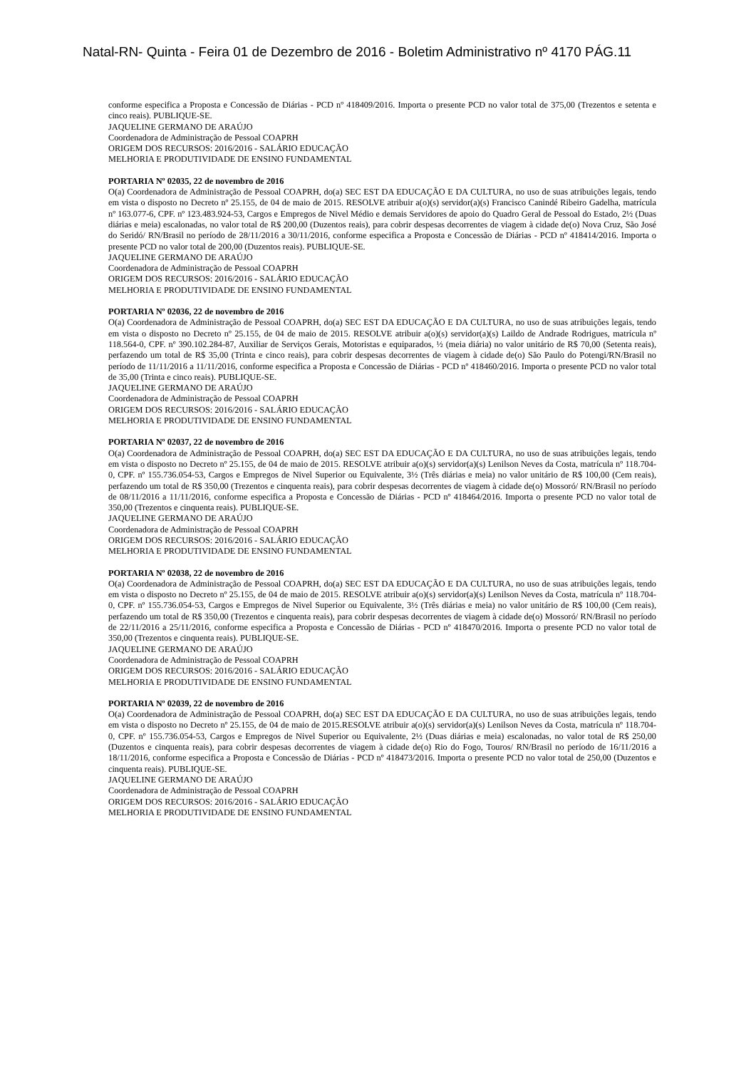Natal-RN- Quinta - Feira 01 de Dezembro de 2016 - Boletim Administrativo nº 4170 PÁG.11
conforme especifica a Proposta e Concessão de Diárias - PCD nº 418409/2016. Importa o presente PCD no valor total de 375,00 (Trezentos e setenta e cinco reais). PUBLIQUE-SE.
JAQUELINE GERMANO DE ARAÚJO
Coordenadora de Administração de Pessoal COAPRH
ORIGEM DOS RECURSOS: 2016/2016 - SALÁRIO EDUCAÇÃO
MELHORIA E PRODUTIVIDADE DE ENSINO FUNDAMENTAL
PORTARIA Nº 02035, 22 de novembro de 2016
O(a) Coordenadora de Administração de Pessoal COAPRH, do(a) SEC EST DA EDUCAÇÃO E DA CULTURA, no uso de suas atribuições legais, tendo em vista o disposto no Decreto nº 25.155, de 04 de maio de 2015. RESOLVE atribuir a(o)(s) servidor(a)(s) Francisco Canindé Ribeiro Gadelha, matrícula nº 163.077-6, CPF. nº 123.483.924-53, Cargos e Empregos de Nivel Médio e demais Servidores de apoio do Quadro Geral de Pessoal do Estado, 2½ (Duas diárias e meia) escalonadas, no valor total de R$ 200,00 (Duzentos reais), para cobrir despesas decorrentes de viagem à cidade de(o) Nova Cruz, São José do Seridó/ RN/Brasil no período de 28/11/2016 a 30/11/2016, conforme especifica a Proposta e Concessão de Diárias - PCD nº 418414/2016. Importa o presente PCD no valor total de 200,00 (Duzentos reais). PUBLIQUE-SE.
JAQUELINE GERMANO DE ARAÚJO
Coordenadora de Administração de Pessoal COAPRH
ORIGEM DOS RECURSOS: 2016/2016 - SALÁRIO EDUCAÇÃO
MELHORIA E PRODUTIVIDADE DE ENSINO FUNDAMENTAL
PORTARIA Nº 02036, 22 de novembro de 2016
O(a) Coordenadora de Administração de Pessoal COAPRH, do(a) SEC EST DA EDUCAÇÃO E DA CULTURA, no uso de suas atribuições legais, tendo em vista o disposto no Decreto nº 25.155, de 04 de maio de 2015. RESOLVE atribuir a(o)(s) servidor(a)(s) Laildo de Andrade Rodrigues, matrícula nº 118.564-0, CPF. nº 390.102.284-87, Auxiliar de Serviços Gerais, Motoristas e equiparados, ½ (meia diária) no valor unitário de R$ 70,00 (Setenta reais), perfazendo um total de R$ 35,00 (Trinta e cinco reais), para cobrir despesas decorrentes de viagem à cidade de(o) São Paulo do Potengi/RN/Brasil no período de 11/11/2016 a 11/11/2016, conforme especifica a Proposta e Concessão de Diárias - PCD nº 418460/2016. Importa o presente PCD no valor total de 35,00 (Trinta e cinco reais). PUBLIQUE-SE.
JAQUELINE GERMANO DE ARAÚJO
Coordenadora de Administração de Pessoal COAPRH
ORIGEM DOS RECURSOS: 2016/2016 - SALÁRIO EDUCAÇÃO
MELHORIA E PRODUTIVIDADE DE ENSINO FUNDAMENTAL
PORTARIA Nº 02037, 22 de novembro de 2016
O(a) Coordenadora de Administração de Pessoal COAPRH, do(a) SEC EST DA EDUCAÇÃO E DA CULTURA, no uso de suas atribuições legais, tendo em vista o disposto no Decreto nº 25.155, de 04 de maio de 2015. RESOLVE atribuir a(o)(s) servidor(a)(s) Lenilson Neves da Costa, matrícula nº 118.704-0, CPF. nº 155.736.054-53, Cargos e Empregos de Nivel Superior ou Equivalente, 3½ (Três diárias e meia) no valor unitário de R$ 100,00 (Cem reais), perfazendo um total de R$ 350,00 (Trezentos e cinquenta reais), para cobrir despesas decorrentes de viagem à cidade de(o) Mossoró/ RN/Brasil no período de 08/11/2016 a 11/11/2016, conforme especifica a Proposta e Concessão de Diárias - PCD nº 418464/2016. Importa o presente PCD no valor total de 350,00 (Trezentos e cinquenta reais). PUBLIQUE-SE.
JAQUELINE GERMANO DE ARAÚJO
Coordenadora de Administração de Pessoal COAPRH
ORIGEM DOS RECURSOS: 2016/2016 - SALÁRIO EDUCAÇÃO
MELHORIA E PRODUTIVIDADE DE ENSINO FUNDAMENTAL
PORTARIA Nº 02038, 22 de novembro de 2016
O(a) Coordenadora de Administração de Pessoal COAPRH, do(a) SEC EST DA EDUCAÇÃO E DA CULTURA, no uso de suas atribuições legais, tendo em vista o disposto no Decreto nº 25.155, de 04 de maio de 2015. RESOLVE atribuir a(o)(s) servidor(a)(s) Lenilson Neves da Costa, matrícula nº 118.704-0, CPF. nº 155.736.054-53, Cargos e Empregos de Nivel Superior ou Equivalente, 3½ (Três diárias e meia) no valor unitário de R$ 100,00 (Cem reais), perfazendo um total de R$ 350,00 (Trezentos e cinquenta reais), para cobrir despesas decorrentes de viagem à cidade de(o) Mossoró/ RN/Brasil no período de 22/11/2016 a 25/11/2016, conforme especifica a Proposta e Concessão de Diárias - PCD nº 418470/2016. Importa o presente PCD no valor total de 350,00 (Trezentos e cinquenta reais). PUBLIQUE-SE.
JAQUELINE GERMANO DE ARAÚJO
Coordenadora de Administração de Pessoal COAPRH
ORIGEM DOS RECURSOS: 2016/2016 - SALÁRIO EDUCAÇÃO
MELHORIA E PRODUTIVIDADE DE ENSINO FUNDAMENTAL
PORTARIA Nº 02039, 22 de novembro de 2016
O(a) Coordenadora de Administração de Pessoal COAPRH, do(a) SEC EST DA EDUCAÇÃO E DA CULTURA, no uso de suas atribuições legais, tendo em vista o disposto no Decreto nº 25.155, de 04 de maio de 2015.RESOLVE atribuir a(o)(s) servidor(a)(s) Lenilson Neves da Costa, matrícula nº 118.704-0, CPF. nº 155.736.054-53, Cargos e Empregos de Nivel Superior ou Equivalente, 2½ (Duas diárias e meia) escalonadas, no valor total de R$ 250,00 (Duzentos e cinquenta reais), para cobrir despesas decorrentes de viagem à cidade de(o) Rio do Fogo, Touros/ RN/Brasil no período de 16/11/2016 a 18/11/2016, conforme especifica a Proposta e Concessão de Diárias - PCD nº 418473/2016. Importa o presente PCD no valor total de 250,00 (Duzentos e cinquenta reais). PUBLIQUE-SE.
JAQUELINE GERMANO DE ARAÚJO
Coordenadora de Administração de Pessoal COAPRH
ORIGEM DOS RECURSOS: 2016/2016 - SALÁRIO EDUCAÇÃO
MELHORIA E PRODUTIVIDADE DE ENSINO FUNDAMENTAL